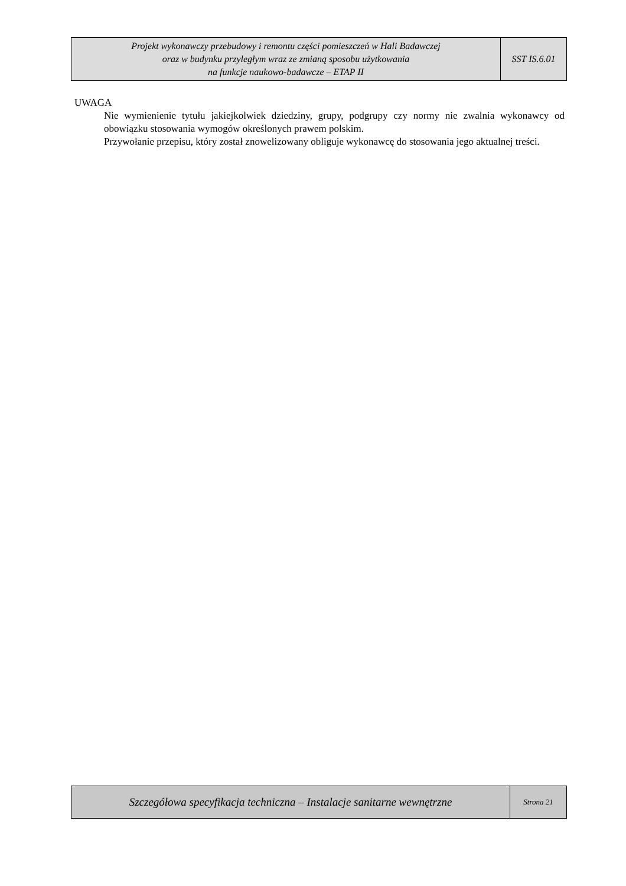| Projekt wykonawczy przebudowy i remontu części pomieszczeń w Hali Badawczej oraz w budynku przyległym wraz ze zmianą sposobu użytkowania na funkcje naukowo-badawcze – ETAP II | SST IS.6.01 |
UWAGA
Nie wymienienie tytułu jakiejkolwiek dziedziny, grupy, podgrupy czy normy nie zwalnia wykonawcy od obowiązku stosowania wymogów określonych prawem polskim.
Przywołanie przepisu, który został znowelizowany obliguje wykonawcę do stosowania jego aktualnej treści.
| Szczegółowa specyfikacja techniczna – Instalacje sanitarne wewnętrzne | Strona 21 |